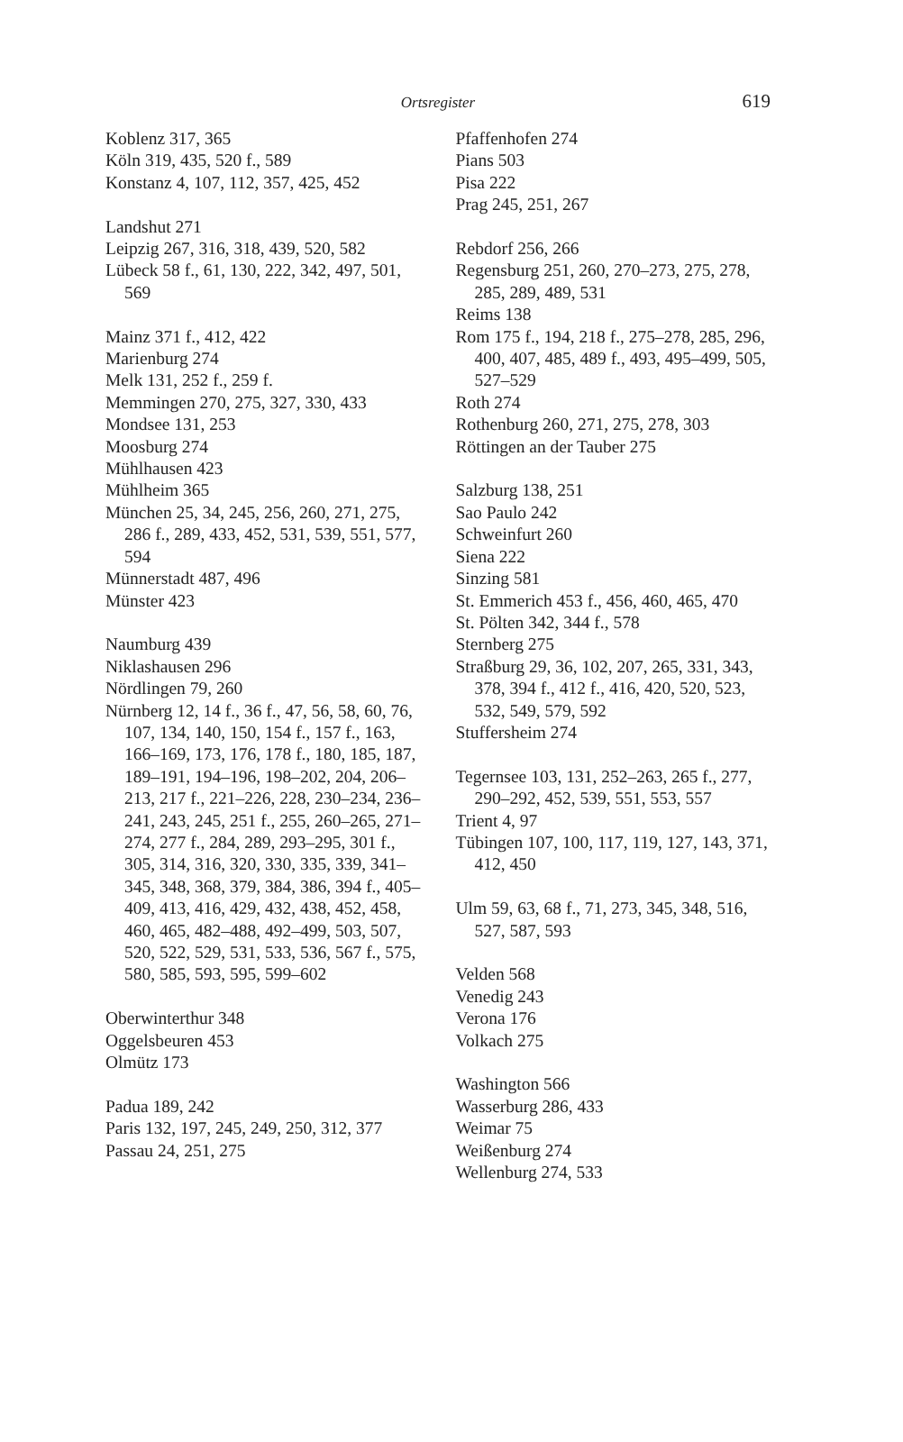Ortsregister 619
Koblenz 317, 365
Köln 319, 435, 520 f., 589
Konstanz 4, 107, 112, 357, 425, 452
Landshut 271
Leipzig 267, 316, 318, 439, 520, 582
Lübeck 58 f., 61, 130, 222, 342, 497, 501, 569
Mainz 371 f., 412, 422
Marienburg 274
Melk 131, 252 f., 259 f.
Memmingen 270, 275, 327, 330, 433
Mondsee 131, 253
Moosburg 274
Mühlhausen 423
Mühlheim 365
München 25, 34, 245, 256, 260, 271, 275, 286 f., 289, 433, 452, 531, 539, 551, 577, 594
Münnerstadt 487, 496
Münster 423
Naumburg 439
Niklashausen 296
Nördlingen 79, 260
Nürnberg 12, 14 f., 36 f., 47, 56, 58, 60, 76, 107, 134, 140, 150, 154 f., 157 f., 163, 166–169, 173, 176, 178 f., 180, 185, 187, 189–191, 194–196, 198–202, 204, 206–213, 217 f., 221–226, 228, 230–234, 236–241, 243, 245, 251 f., 255, 260–265, 271–274, 277 f., 284, 289, 293–295, 301 f., 305, 314, 316, 320, 330, 335, 339, 341–345, 348, 368, 379, 384, 386, 394 f., 405–409, 413, 416, 429, 432, 438, 452, 458, 460, 465, 482–488, 492–499, 503, 507, 520, 522, 529, 531, 533, 536, 567 f., 575, 580, 585, 593, 595, 599–602
Oberwinterthur 348
Oggelsbeuren 453
Olmütz 173
Padua 189, 242
Paris 132, 197, 245, 249, 250, 312, 377
Passau 24, 251, 275
Pfaffenhofen 274
Pians 503
Pisa 222
Prag 245, 251, 267
Rebdorf 256, 266
Regensburg 251, 260, 270–273, 275, 278, 285, 289, 489, 531
Reims 138
Rom 175 f., 194, 218 f., 275–278, 285, 296, 400, 407, 485, 489 f., 493, 495–499, 505, 527–529
Roth 274
Rothenburg 260, 271, 275, 278, 303
Röttingen an der Tauber 275
Salzburg 138, 251
Sao Paulo 242
Schweinfurt 260
Siena 222
Sinzing 581
St. Emmerich 453 f., 456, 460, 465, 470
St. Pölten 342, 344 f., 578
Sternberg 275
Straßburg 29, 36, 102, 207, 265, 331, 343, 378, 394 f., 412 f., 416, 420, 520, 523, 532, 549, 579, 592
Stuffersheim 274
Tegernsee 103, 131, 252–263, 265 f., 277, 290–292, 452, 539, 551, 553, 557
Trient 4, 97
Tübingen 107, 100, 117, 119, 127, 143, 371, 412, 450
Ulm 59, 63, 68 f., 71, 273, 345, 348, 516, 527, 587, 593
Velden 568
Venedig 243
Verona 176
Volkach 275
Washington 566
Wasserburg 286, 433
Weimar 75
Weißenburg 274
Wellenburg 274, 533